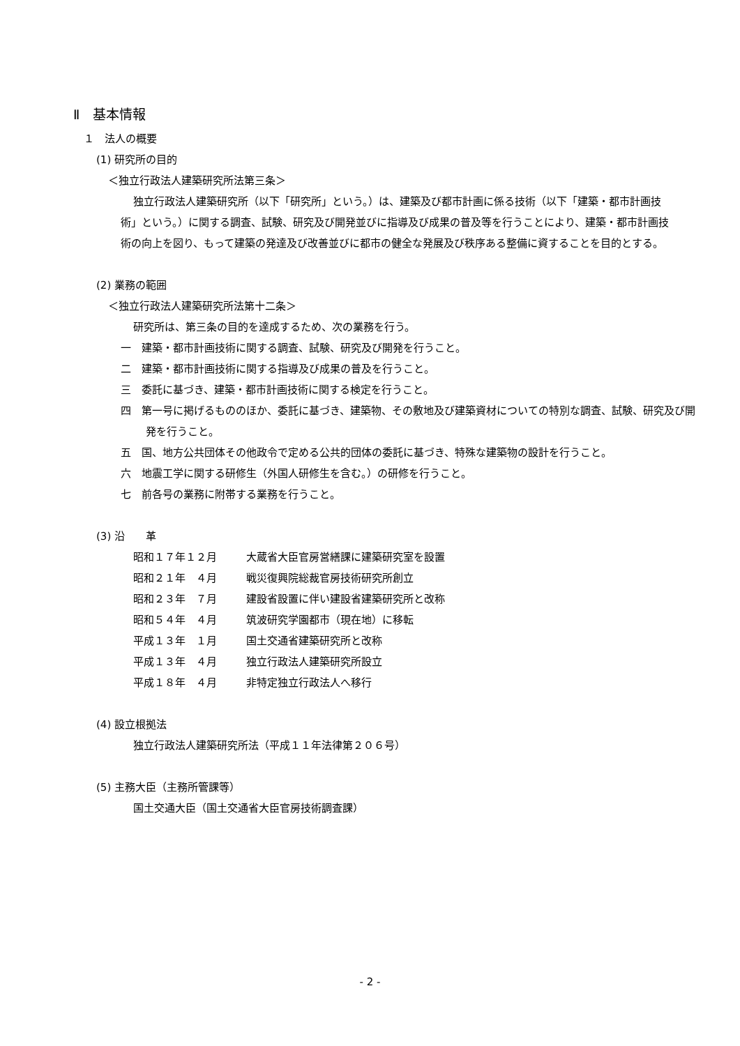Ⅱ　基本情報
１　法人の概要
(1) 研究所の目的
＜独立行政法人建築研究所法第三条＞
独立行政法人建築研究所（以下「研究所」という。）は、建築及び都市計画に係る技術（以下「建築・都市計画技術」という。）に関する調査、試験、研究及び開発並びに指導及び成果の普及等を行うことにより、建築・都市計画技術の向上を図り、もって建築の発達及び改善並びに都市の健全な発展及び秩序ある整備に資することを目的とする。
(2) 業務の範囲
＜独立行政法人建築研究所法第十二条＞
研究所は、第三条の目的を達成するため、次の業務を行う。
一　建築・都市計画技術に関する調査、試験、研究及び開発を行うこと。
二　建築・都市計画技術に関する指導及び成果の普及を行うこと。
三　委託に基づき、建築・都市計画技術に関する検定を行うこと。
四　第一号に掲げるもののほか、委託に基づき、建築物、その敷地及び建築資材についての特別な調査、試験、研究及び開発を行うこと。
五　国、地方公共団体その他政令で定める公共的団体の委託に基づき、特殊な建築物の設計を行うこと。
六　地震工学に関する研修生（外国人研修生を含む。）の研修を行うこと。
七　前各号の業務に附帯する業務を行うこと。
(3) 沿　　革
| 昭和１７年１２月 | 大蔵省大臣官房営繕課に建築研究室を設置 |
| 昭和２１年 ４月 | 戦災復興院総裁官房技術研究所創立 |
| 昭和２３年 ７月 | 建設省設置に伴い建設省建築研究所と改称 |
| 昭和５４年 ４月 | 筑波研究学園都市（現在地）に移転 |
| 平成１３年 １月 | 国土交通省建築研究所と改称 |
| 平成１３年 ４月 | 独立行政法人建築研究所設立 |
| 平成１８年 ４月 | 非特定独立行政法人へ移行 |
(4) 設立根拠法
独立行政法人建築研究所法（平成１１年法律第２０６号）
(5) 主務大臣（主務所管課等）
国土交通大臣（国土交通省大臣官房技術調査課）
- 2 -